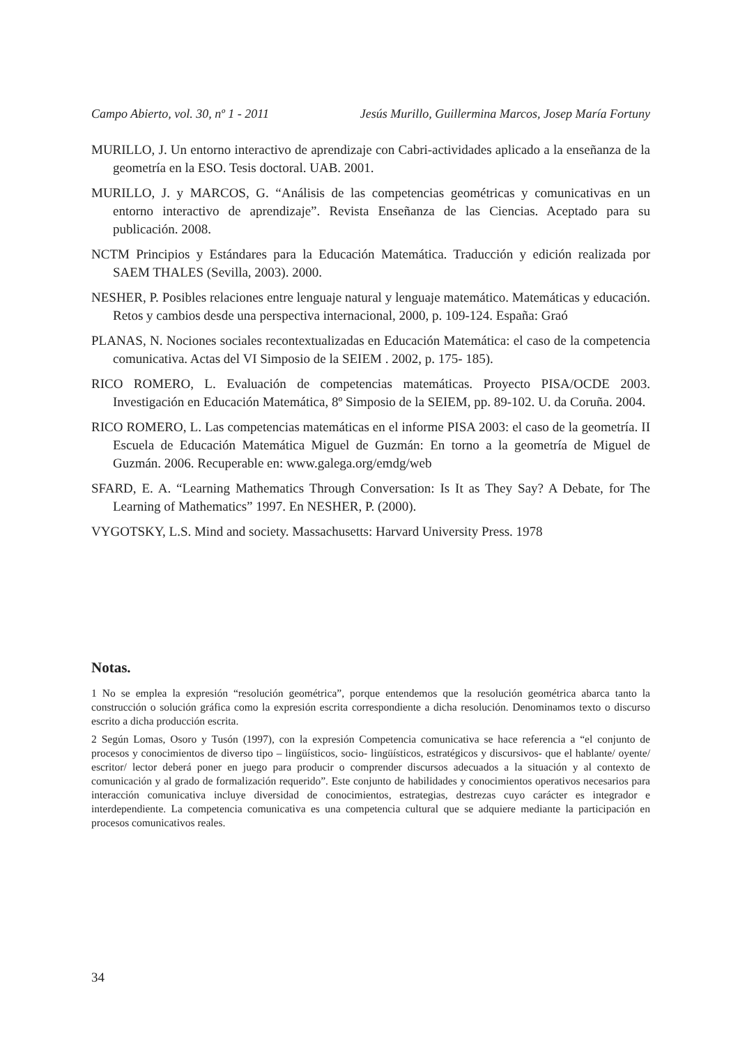Campo Abierto, vol. 30, nº 1 - 2011 Jesús Murillo, Guillermina Marcos, Josep María Fortuny
MURILLO, J. Un entorno interactivo de aprendizaje con Cabri-actividades aplicado a la enseñanza de la geometría en la ESO. Tesis doctoral. UAB. 2001.
MURILLO, J. y MARCOS, G. “Análisis de las competencias geométricas y comunicativas en un entorno interactivo de aprendizaje”. Revista Enseñanza de las Ciencias. Aceptado para su publicación. 2008.
NCTM Principios y Estándares para la Educación Matemática. Traducción y edición realizada por SAEM THALES (Sevilla, 2003). 2000.
NESHER, P. Posibles relaciones entre lenguaje natural y lenguaje matemático. Matemáticas y educación. Retos y cambios desde una perspectiva internacional, 2000, p. 109-124. España: Graó
PLANAS, N. Nociones sociales recontextualizadas en Educación Matemática: el caso de la competencia comunicativa. Actas del VI Simposio de la SEIEM . 2002, p. 175- 185).
RICO ROMERO, L. Evaluación de competencias matemáticas. Proyecto PISA/OCDE 2003. Investigación en Educación Matemática, 8º Simposio de la SEIEM, pp. 89-102. U. da Coruña. 2004.
RICO ROMERO, L. Las competencias matemáticas en el informe PISA 2003: el caso de la geometría. II Escuela de Educación Matemática Miguel de Guzmán: En torno a la geometría de Miguel de Guzmán. 2006. Recuperable en: www.galega.org/emdg/web
SFARD, E. A. “Learning Mathematics Through Conversation: Is It as They Say? A Debate, for The Learning of Mathematics” 1997. En NESHER, P. (2000).
VYGOTSKY, L.S. Mind and society. Massachusetts: Harvard University Press. 1978
Notas.
1 No se emplea la expresión “resolución geométrica”, porque entendemos que la resolución geométrica abarca tanto la construcción o solución gráfica como la expresión escrita correspondiente a dicha resolución. Denominamos texto o discurso escrito a dicha producción escrita.
2 Según Lomas, Osoro y Tusón (1997), con la expresión Competencia comunicativa se hace referencia a “el conjunto de procesos y conocimientos de diverso tipo – lingüísticos, socio- lingüísticos, estratégicos y discursivos- que el hablante/ oyente/ escritor/ lector deberá poner en juego para producir o comprender discursos adecuados a la situación y al contexto de comunicación y al grado de formalización requerido”. Este conjunto de habilidades y conocimientos operativos necesarios para interacción comunicativa incluye diversidad de conocimientos, estrategias, destrezas cuyo carácter es integrador e interdependiente. La competencia comunicativa es una competencia cultural que se adquiere mediante la participación en procesos comunicativos reales.
34